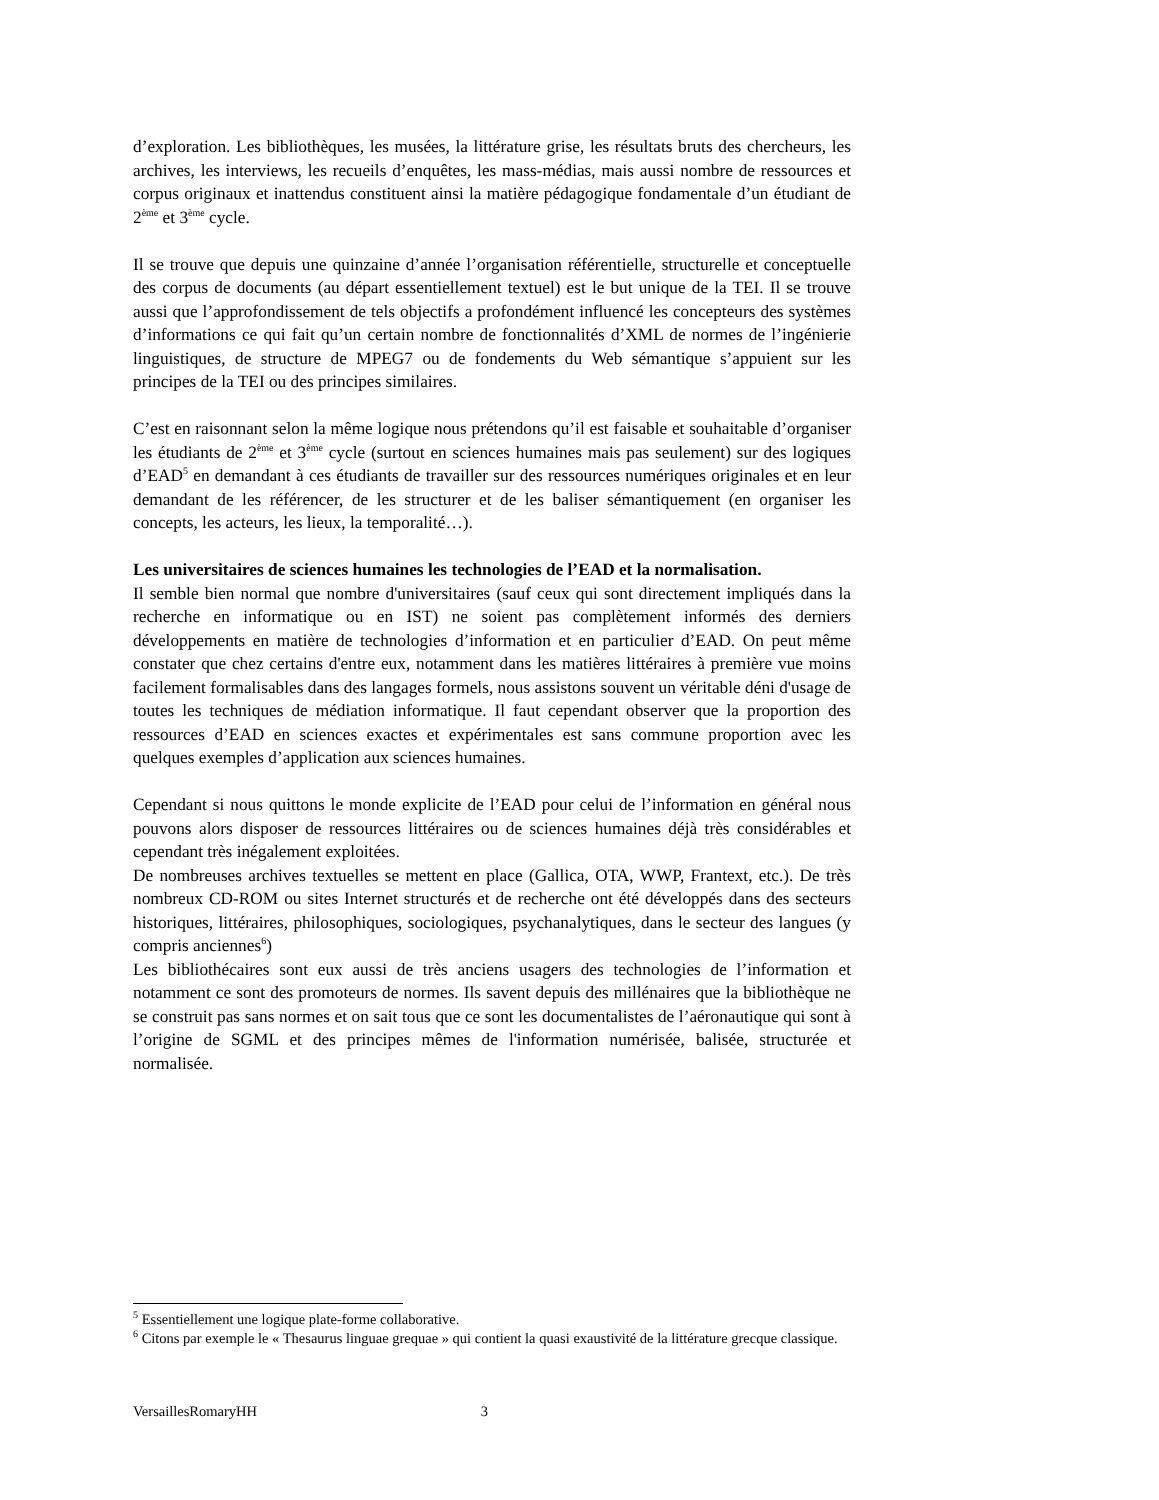d’exploration. Les bibliothèques, les musées, la littérature grise, les résultats bruts des chercheurs, les archives, les interviews, les recueils d’enquêtes, les mass-médias, mais aussi nombre de ressources et corpus originaux et inattendus constituent ainsi la matière pédagogique fondamentale d’un étudiant de 2<sup>ème</sup> et 3<sup>ème</sup> cycle.
Il se trouve que depuis une quinzaine d’année l’organisation référentielle, structurelle et conceptuelle des corpus de documents (au départ essentiellement textuel) est le but unique de la TEI. Il se trouve aussi que l’approfondissement de tels objectifs a profondément influencé les concepteurs des systèmes d’informations ce qui fait qu’un certain nombre de fonctionnalités d’XML de normes de l’ingénierie linguistiques, de structure de MPEG7 ou de fondements du Web sémantique s’appuient sur les principes de la TEI ou des principes similaires.
C’est en raisonnant selon la même logique nous prétendons qu’il est faisable et souhaitable d’organiser les étudiants de 2<sup>ème</sup> et 3<sup>ème</sup> cycle (surtout en sciences humaines mais pas seulement) sur des logiques d’EAD<sup>5</sup> en demandant à ces étudiants de travailler sur des ressources numériques originales et en leur demandant de les référencer, de les structurer et de les baliser sémantiquement (en organiser les concepts, les acteurs, les lieux, la temporalité…).
Les universitaires de sciences humaines les technologies de l’EAD et la normalisation.
Il semble bien normal que nombre d'universitaires (sauf ceux qui sont directement impliqués dans la recherche en informatique ou en IST) ne soient pas complètement informés des derniers développements en matière de technologies d’information et en particulier d’EAD. On peut même constater que chez certains d'entre eux, notamment dans les matières littéraires à première vue moins facilement formalisables dans des langages formels, nous assistons souvent un véritable déni d'usage de toutes les techniques de médiation informatique. Il faut cependant observer que la proportion des ressources d’EAD en sciences exactes et expérimentales est sans commune proportion avec les quelques exemples d’application aux sciences humaines.
Cependant si nous quittons le monde explicite de l’EAD pour celui de l’information en général nous pouvons alors disposer de ressources littéraires ou de sciences humaines déjà très considérables et cependant très inégalement exploitées.
De nombreuses archives textuelles se mettent en place (Gallica, OTA, WWP, Frantext, etc.). De très nombreux CD-ROM ou sites Internet structurés et de recherche ont été développés dans des secteurs historiques, littéraires, philosophiques, sociologiques, psychanalytiques, dans le secteur des langues (y compris anciennes<sup>6</sup>)
Les bibliothécaires sont eux aussi de très anciens usagers des technologies de l’information et notamment ce sont des promoteurs de normes. Ils savent depuis des millénaires que la bibliothèque ne se construit pas sans normes et on sait tous que ce sont les documentalistes de l’aéronautique qui sont à l’origine de SGML et des principes mêmes de l'information numérisée, balisée, structurée et normalisée.
<sup>5</sup> Essentiellement une logique plate-forme collaborative.
<sup>6</sup> Citons par exemple le « Thesaurus linguae grequae » qui contient la quasi exaustivité de la littérature grecque classique.
VersaillesRomaryHH 3